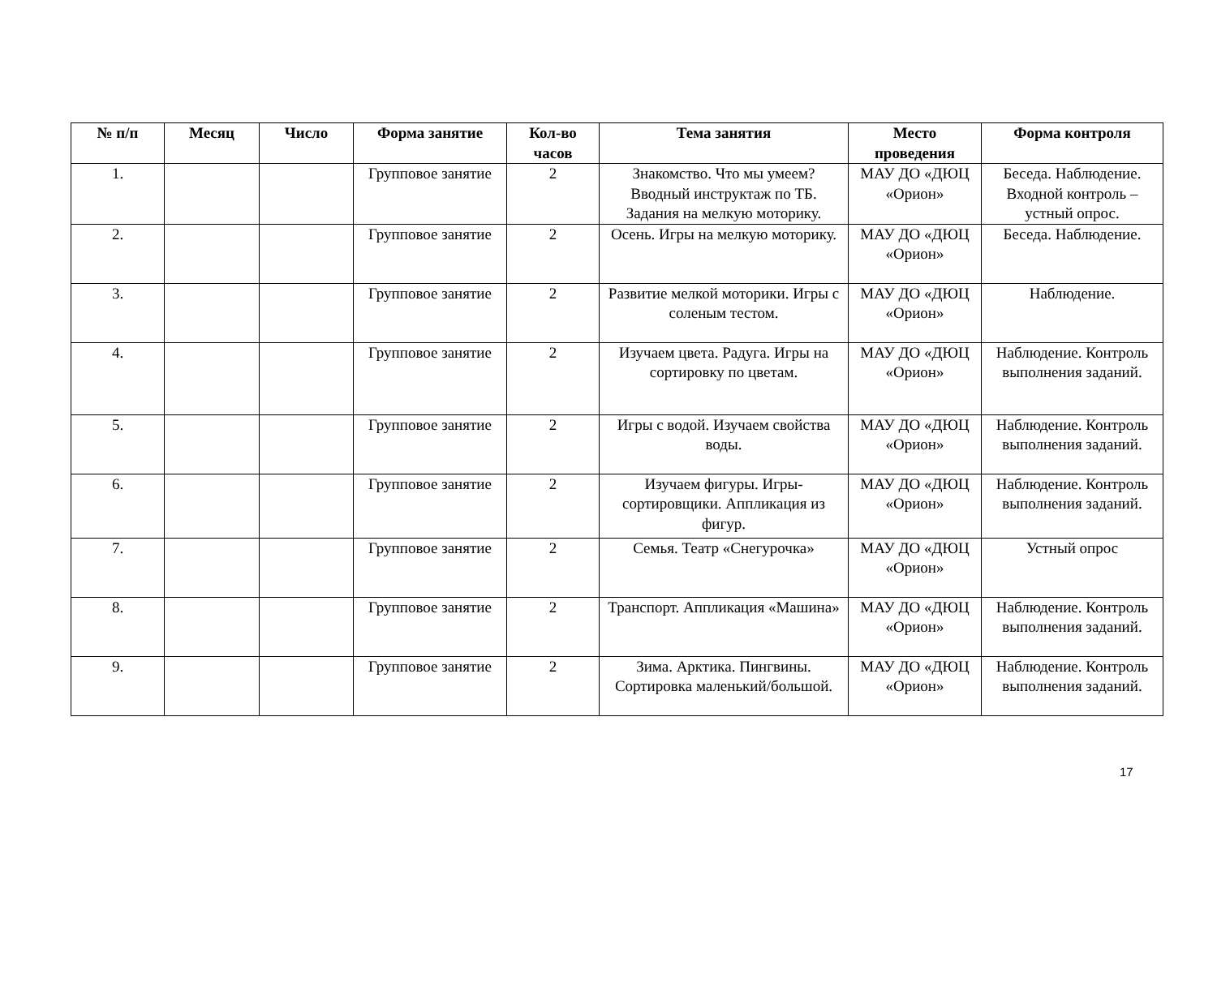| № п/п | Месяц | Число | Форма занятие | Кол-во часов | Тема занятия | Место проведения | Форма контроля |
| --- | --- | --- | --- | --- | --- | --- | --- |
| 1. | | | Групповое занятие | 2 | Знакомство. Что мы умеем? Вводный инструктаж по ТБ. Задания на мелкую моторику. | МАУ ДО «ДЮЦ «Орион» | Беседа. Наблюдение. Входной контроль – устный опрос. |
| 2. | | | Групповое занятие | 2 | Осень. Игры на мелкую моторику. | МАУ ДО «ДЮЦ «Орион» | Беседа. Наблюдение. |
| 3. | | | Групповое занятие | 2 | Развитие мелкой моторики. Игры с соленым тестом. | МАУ ДО «ДЮЦ «Орион» | Наблюдение. |
| 4. | | | Групповое занятие | 2 | Изучаем цвета. Радуга. Игры на сортировку по цветам. | МАУ ДО «ДЮЦ «Орион» | Наблюдение. Контроль выполнения заданий. |
| 5. | | | Групповое занятие | 2 | Игры с водой. Изучаем свойства воды. | МАУ ДО «ДЮЦ «Орион» | Наблюдение. Контроль выполнения заданий. |
| 6. | | | Групповое занятие | 2 | Изучаем фигуры. Игры-сортировщики. Аппликация из фигур. | МАУ ДО «ДЮЦ «Орион» | Наблюдение. Контроль выполнения заданий. |
| 7. | | | Групповое занятие | 2 | Семья. Театр «Снегурочка» | МАУ ДО «ДЮЦ «Орион» | Устный опрос |
| 8. | | | Групповое занятие | 2 | Транспорт. Аппликация «Машина» | МАУ ДО «ДЮЦ «Орион» | Наблюдение. Контроль выполнения заданий. |
| 9. | | | Групповое занятие | 2 | Зима. Арктика. Пингвины. Сортировка маленький/большой. | МАУ ДО «ДЮЦ «Орион» | Наблюдение. Контроль выполнения заданий. |
17